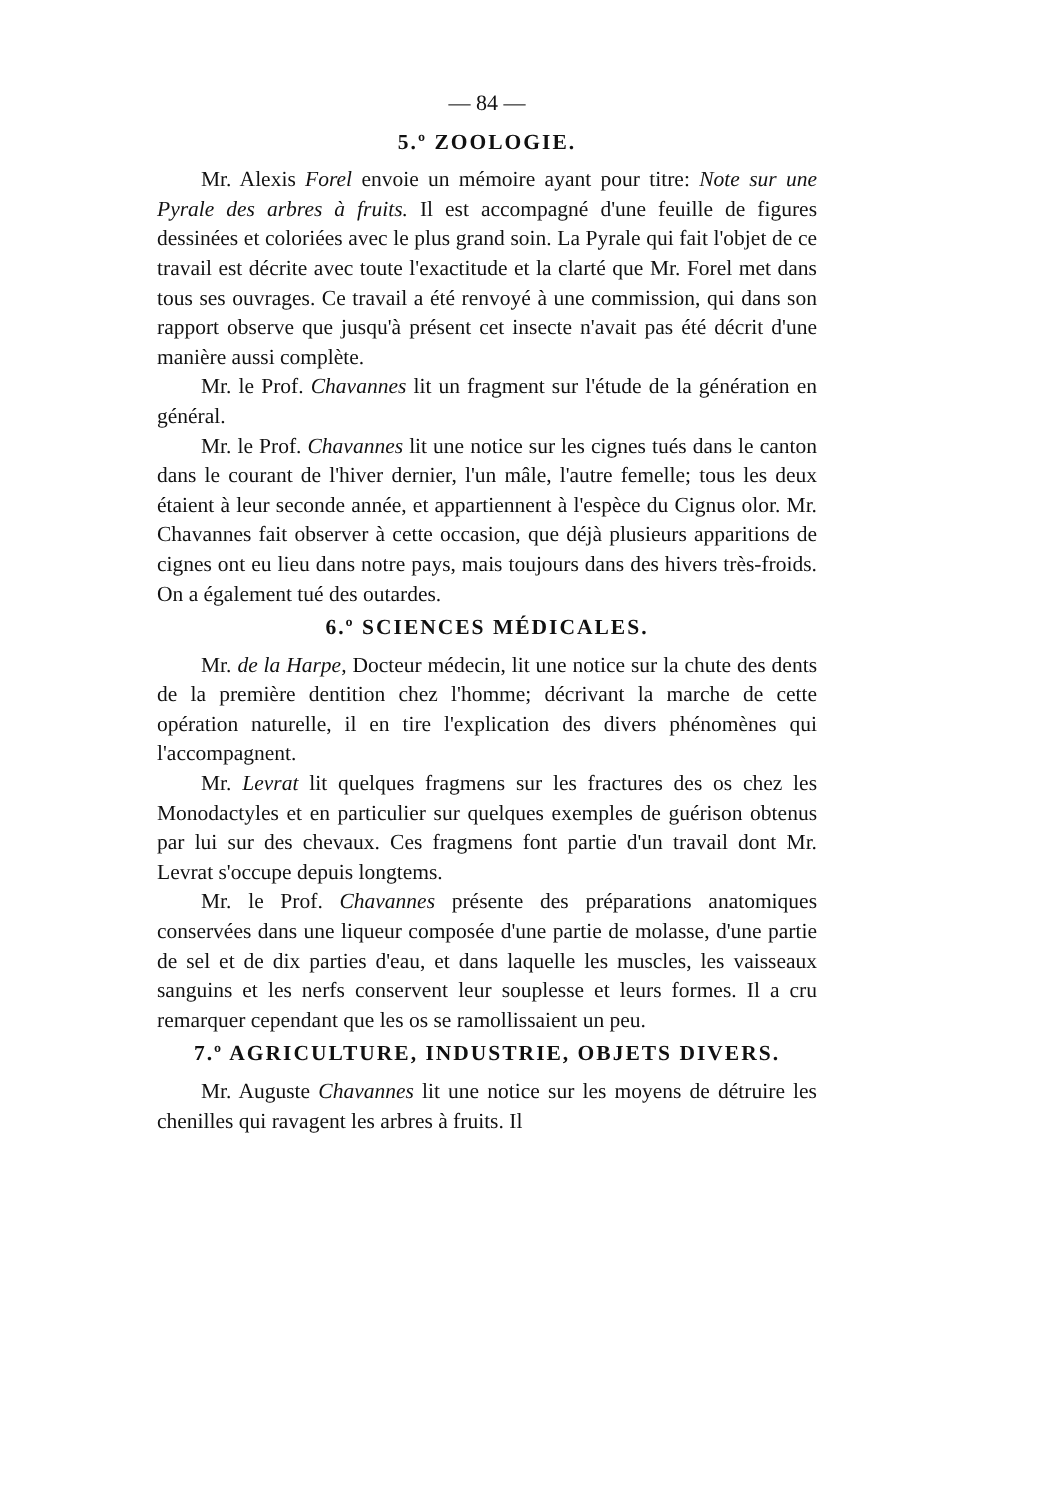— 84 —
5.º ZOOLOGIE.
Mr. Alexis Forel envoie un mémoire ayant pour titre: Note sur une Pyrale des arbres à fruits. Il est accompagné d'une feuille de figures dessinées et coloriées avec le plus grand soin. La Pyrale qui fait l'objet de ce travail est décrite avec toute l'exactitude et la clarté que Mr. Forel met dans tous ses ouvrages. Ce travail a été renvoyé à une commission, qui dans son rapport observe que jusqu'à présent cet insecte n'avait pas été décrit d'une manière aussi complète.
Mr. le Prof. Chavannes lit un fragment sur l'étude de la génération en général.
Mr. le Prof. Chavannes lit une notice sur les cignes tués dans le canton dans le courant de l'hiver dernier, l'un mâle, l'autre femelle; tous les deux étaient à leur seconde année, et appartiennent à l'espèce du Cignus olor. Mr. Chavannes fait observer à cette occasion, que déjà plusieurs apparitions de cignes ont eu lieu dans notre pays, mais toujours dans des hivers très-froids. On a également tué des outardes.
6.º SCIENCES MÉDICALES.
Mr. de la Harpe, Docteur médecin, lit une notice sur la chute des dents de la première dentition chez l'homme; décrivant la marche de cette opération naturelle, il en tire l'explication des divers phénomènes qui l'accompagnent.
Mr. Levrat lit quelques fragmens sur les fractures des os chez les Monodactyles et en particulier sur quelques exemples de guérison obtenus par lui sur des chevaux. Ces fragmens font partie d'un travail dont Mr. Levrat s'occupe depuis longtems.
Mr. le Prof. Chavannes présente des préparations anatomiques conservées dans une liqueur composée d'une partie de molasse, d'une partie de sel et de dix parties d'eau, et dans laquelle les muscles, les vaisseaux sanguins et les nerfs conservent leur souplesse et leurs formes. Il a cru remarquer cependant que les os se ramollissaient un peu.
7.º AGRICULTURE, INDUSTRIE, OBJETS DIVERS.
Mr. Auguste Chavannes lit une notice sur les moyens de détruire les chenilles qui ravagent les arbres à fruits. Il